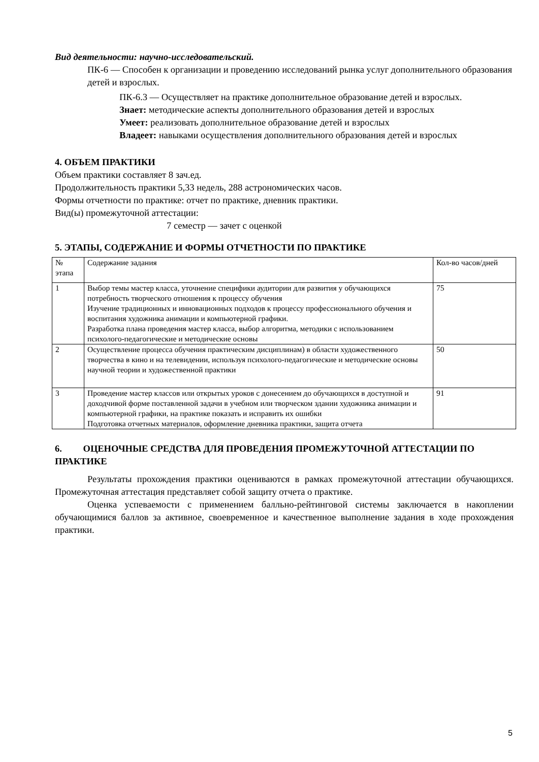Вид деятельности: научно-исследовательский.
ПК-6 — Способен к организации и проведению исследований рынка услуг дополнительного образования детей и взрослых.
ПК-6.3 — Осуществляет на практике дополнительное образование детей и взрослых.
Знает: методические аспекты дополнительного образования детей и взрослых
Умеет: реализовать дополнительное образование детей и взрослых
Владеет: навыками осуществления дополнительного образования детей и взрослых
4. ОБЪЕМ ПРАКТИКИ
Объем практики составляет 8 зач.ед.
Продолжительность практики 5,33 недель, 288 астрономических часов.
Формы отчетности по практике: отчет по практике, дневник практики.
Вид(ы) промежуточной аттестации:
7 семестр — зачет с оценкой
5. ЭТАПЫ, СОДЕРЖАНИЕ И ФОРМЫ ОТЧЕТНОСТИ ПО ПРАКТИКЕ
| № этапа | Содержание задания | Кол-во часов/дней |
| 1 | Выбор темы мастер класса, уточнение специфики аудитории для развития у обучающихся потребность творческого отношения к процессу обучения Изучение традиционных и инновационных подходов к процессу профессионального обучения и воспитания художника анимации и компьютерной графики. Разработка плана проведения мастер класса, выбор алгоритма, методики с использованием психолого-педагогические и методические основы | 75 |
| 2 | Осуществление процесса обучения практическим дисциплинам) в области художественного творчества в кино и на телевидении, используя психолого-педагогические и методические основы научной теории и художественной практики | 50 |
| 3 | Проведение мастер классов или открытых уроков с донесением до обучающихся в доступной и доходчивой форме поставленной задачи в учебном или творческом здании художника анимации и компьютерной графики, на практике показать и исправить их ошибки Подготовка отчетных материалов, оформление дневника практики, защита отчета | 91 |
6. ОЦЕНОЧНЫЕ СРЕДСТВА ДЛЯ ПРОВЕДЕНИЯ ПРОМЕЖУТОЧНОЙ АТТЕСТАЦИИ ПО ПРАКТИКЕ
Результаты прохождения практики оцениваются в рамках промежуточной аттестации обучающихся. Промежуточная аттестация представляет собой защиту отчета о практике.
Оценка успеваемости с применением балльно-рейтинговой системы заключается в накоплении обучающимися баллов за активное, своевременное и качественное выполнение задания в ходе прохождения практики.
5